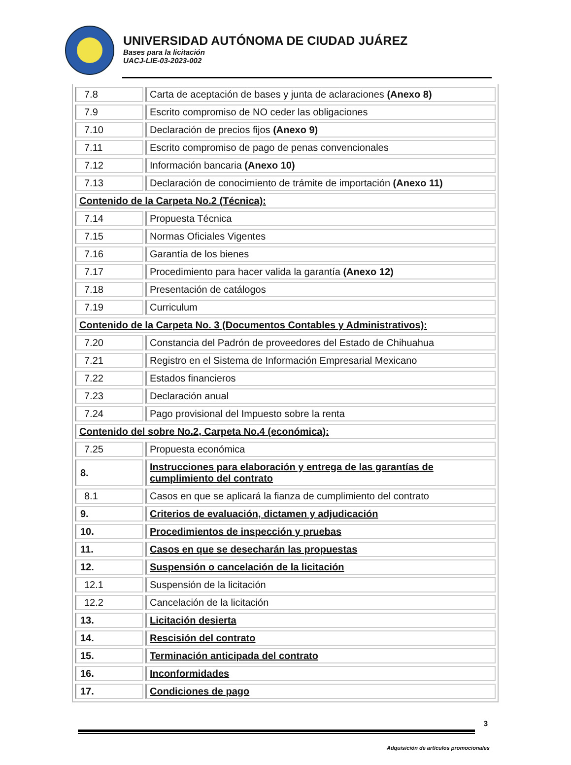UNIVERSIDAD AUTÓNOMA DE CIUDAD JUÁREZ
Bases para la licitación
UACJ-LIE-03-2023-002
| 7.8 | Carta de aceptación de bases y junta de aclaraciones (Anexo 8) |
| 7.9 | Escrito compromiso de NO ceder las obligaciones |
| 7.10 | Declaración de precios fijos (Anexo 9) |
| 7.11 | Escrito compromiso de pago de penas convencionales |
| 7.12 | Información bancaria (Anexo 10) |
| 7.13 | Declaración de conocimiento de trámite de importación (Anexo 11) |
| Contenido de la Carpeta No.2 (Técnica): | |
| 7.14 | Propuesta Técnica |
| 7.15 | Normas Oficiales Vigentes |
| 7.16 | Garantía de los bienes |
| 7.17 | Procedimiento para hacer valida la garantía (Anexo 12) |
| 7.18 | Presentación de catálogos |
| 7.19 | Curriculum |
| Contenido de la Carpeta No. 3 (Documentos Contables y Administrativos): | |
| 7.20 | Constancia del Padrón de proveedores del Estado de Chihuahua |
| 7.21 | Registro en el Sistema de Información Empresarial Mexicano |
| 7.22 | Estados financieros |
| 7.23 | Declaración anual |
| 7.24 | Pago provisional del Impuesto sobre la renta |
| Contenido del sobre No.2, Carpeta No.4 (económica): | |
| 7.25 | Propuesta económica |
| 8. | Instrucciones para elaboración y entrega de las garantías de cumplimiento del contrato |
| 8.1 | Casos en que se aplicará la fianza de cumplimiento del contrato |
| 9. | Criterios de evaluación, dictamen y adjudicación |
| 10. | Procedimientos de inspección y pruebas |
| 11. | Casos en que se desecharán las propuestas |
| 12. | Suspensión o cancelación de la licitación |
| 12.1 | Suspensión de la licitación |
| 12.2 | Cancelación de la licitación |
| 13. | Licitación desierta |
| 14. | Rescisión del contrato |
| 15. | Terminación anticipada del contrato |
| 16. | Inconformidades |
| 17. | Condiciones de pago |
3
Adquisición de artículos promocionales